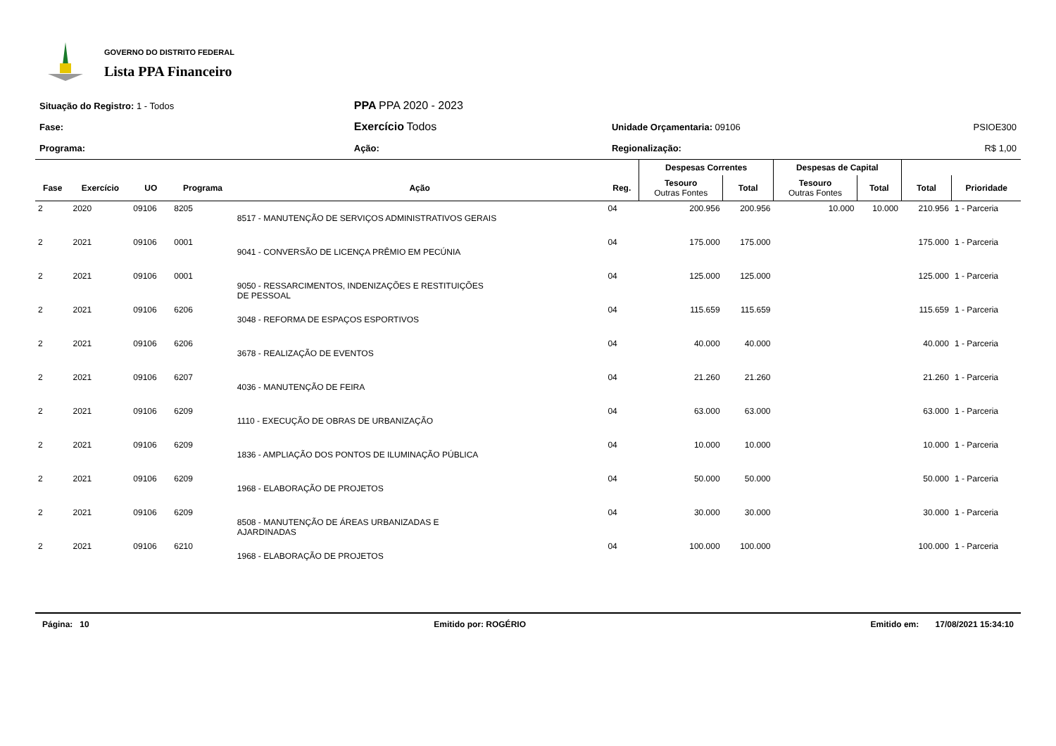GOVERNO DO DISTRITO FEDERAL
Lista PPA Financeiro
| Situação do Registro: 1 - Todos | PPA PPA 2020 - 2023 | | |
| Fase: | Exercício Todos | Unidade Orçamentaria: 09106 | PSIOE300 |
| Programa: | Ação: | Regionalização: | R$ 1,00 |
| | | | | | | Despesas Correntes | | Despesas de Capital | | | |
| --- | --- | --- | --- | --- | --- | --- | --- | --- | --- | --- | --- |
| Fase | Exercício | UO | Programa | Ação | Reg. | Tesouro Outras Fontes | Total | Tesouro Outras Fontes | Total | Total | Prioridade |
| 2 | 2020 | 09106 | 8205 | 8517 - MANUTENÇÃO DE SERVIÇOS ADMINISTRATIVOS GERAIS | 04 | 200.956 | 200.956 | 10.000 | 10.000 | 210.956 | 1 - Parceria |
| 2 | 2021 | 09106 | 0001 | 9041 - CONVERSÃO DE LICENÇA PRÊMIO EM PECÚNIA | 04 | 175.000 | 175.000 | | | 175.000 | 1 - Parceria |
| 2 | 2021 | 09106 | 0001 | 9050 - RESSARCIMENTOS, INDENIZAÇÕES E RESTITUIÇÕES DE PESSOAL | 04 | 125.000 | 125.000 | | | 125.000 | 1 - Parceria |
| 2 | 2021 | 09106 | 6206 | 3048 - REFORMA DE ESPAÇOS ESPORTIVOS | 04 | 115.659 | 115.659 | | | 115.659 | 1 - Parceria |
| 2 | 2021 | 09106 | 6206 | 3678 - REALIZAÇÃO DE EVENTOS | 04 | 40.000 | 40.000 | | | 40.000 | 1 - Parceria |
| 2 | 2021 | 09106 | 6207 | 4036 - MANUTENÇÃO DE FEIRA | 04 | 21.260 | 21.260 | | | 21.260 | 1 - Parceria |
| 2 | 2021 | 09106 | 6209 | 1110 - EXECUÇÃO DE OBRAS DE URBANIZAÇÃO | 04 | 63.000 | 63.000 | | | 63.000 | 1 - Parceria |
| 2 | 2021 | 09106 | 6209 | 1836 - AMPLIAÇÃO DOS PONTOS DE ILUMINAÇÃO PÚBLICA | 04 | 10.000 | 10.000 | | | 10.000 | 1 - Parceria |
| 2 | 2021 | 09106 | 6209 | 1968 - ELABORAÇÃO DE PROJETOS | 04 | 50.000 | 50.000 | | | 50.000 | 1 - Parceria |
| 2 | 2021 | 09106 | 6209 | 8508 - MANUTENÇÃO DE ÁREAS URBANIZADAS E AJARDINADAS | 04 | 30.000 | 30.000 | | | 30.000 | 1 - Parceria |
| 2 | 2021 | 09106 | 6210 | 1968 - ELABORAÇÃO DE PROJETOS | 04 | 100.000 | 100.000 | | | 100.000 | 1 - Parceria |
Página: 10 Emitido por: ROGÉRIO Emitido em: 17/08/2021 15:34:10